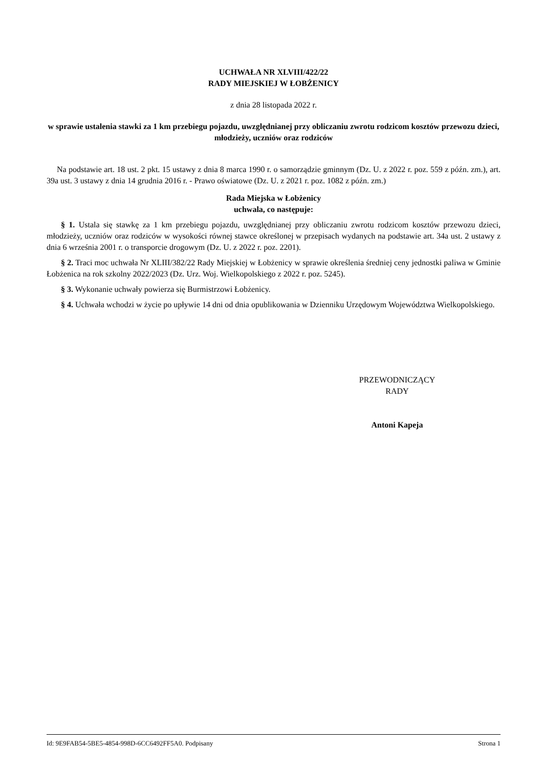UCHWAŁA NR XLVIII/422/22
RADY MIEJSKIEJ W ŁOBŻENICY
z dnia 28 listopada 2022 r.
w sprawie ustalenia stawki za 1 km przebiegu pojazdu, uwzględnianej przy obliczaniu zwrotu rodzicom kosztów przewozu dzieci, młodzieży, uczniów oraz rodziców
Na podstawie art. 18 ust. 2 pkt. 15 ustawy z dnia 8 marca 1990 r. o samorządzie gminnym (Dz. U. z 2022 r. poz. 559 z późn. zm.), art. 39a ust. 3 ustawy z dnia 14 grudnia 2016 r. - Prawo oświatowe (Dz. U. z 2021 r. poz. 1082 z późn. zm.)
Rada Miejska w Łobżenicy
uchwala, co następuje:
§ 1. Ustala się stawkę za 1 km przebiegu pojazdu, uwzględnianej przy obliczaniu zwrotu rodzicom kosztów przewozu dzieci, młodzieży, uczniów oraz rodziców w wysokości równej stawce określonej w przepisach wydanych na podstawie art. 34a ust. 2 ustawy z dnia 6 września 2001 r. o transporcie drogowym (Dz. U. z 2022 r. poz. 2201).
§ 2. Traci moc uchwała Nr XLIII/382/22 Rady Miejskiej w Łobżenicy w sprawie określenia średniej ceny jednostki paliwa w Gminie Łobżenica na rok szkolny 2022/2023 (Dz. Urz. Woj. Wielkopolskiego z 2022 r. poz. 5245).
§ 3. Wykonanie uchwały powierza się Burmistrzowi Łobżenicy.
§ 4. Uchwała wchodzi w życie po upływie 14 dni od dnia opublikowania w Dzienniku Urzędowym Województwa Wielkopolskiego.
PRZEWODNICZĄCY
RADY
Antoni Kapeja
Id: 9E9FAB54-5BE5-4854-998D-6CC6492FF5A0. Podpisany Strona 1